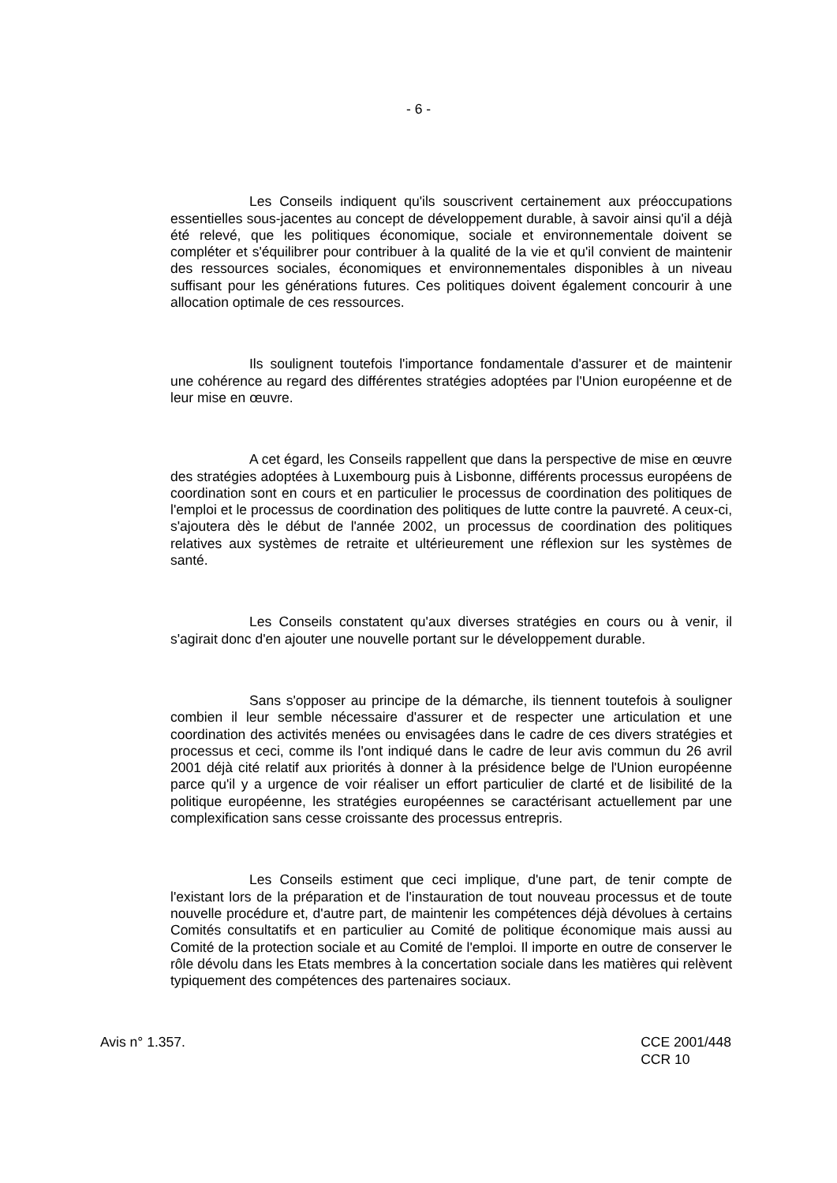- 6 -
Les Conseils indiquent qu'ils souscrivent certainement aux préoccupations essentielles sous-jacentes au concept de développement durable, à savoir ainsi qu'il a déjà été relevé, que les politiques économique, sociale et environnementale doivent se compléter et s'équilibrer pour contribuer à la qualité de la vie et qu'il convient de maintenir des ressources sociales, économiques et environnementales disponibles à un niveau suffisant pour les générations futures. Ces politiques doivent également concourir à une allocation optimale de ces ressources.
Ils soulignent toutefois l'importance fondamentale d'assurer et de maintenir une cohérence au regard des différentes stratégies adoptées par l'Union européenne et de leur mise en œuvre.
A cet égard, les Conseils rappellent que dans la perspective de mise en œuvre des stratégies adoptées à Luxembourg puis à Lisbonne, différents processus européens de coordination sont en cours et en particulier le processus de coordination des politiques de l'emploi et le processus de coordination des politiques de lutte contre la pauvreté. A ceux-ci, s'ajoutera dès le début de l'année 2002, un processus de coordination des politiques relatives aux systèmes de retraite et ultérieurement une réflexion sur les systèmes de santé.
Les Conseils constatent qu'aux diverses stratégies en cours ou à venir, il s'agirait donc d'en ajouter une nouvelle portant sur le développement durable.
Sans s'opposer au principe de la démarche, ils tiennent toutefois à souligner combien il leur semble nécessaire d'assurer et de respecter une articulation et une coordination des activités menées ou envisagées dans le cadre de ces divers stratégies et processus et ceci, comme ils l'ont indiqué dans le cadre de leur avis commun du 26 avril 2001 déjà cité relatif aux priorités à donner à la présidence belge de l'Union européenne parce qu'il y a urgence de voir réaliser un effort particulier de clarté et de lisibilité de la politique européenne, les stratégies européennes se caractérisant actuellement par une complexification sans cesse croissante des processus entrepris.
Les Conseils estiment que ceci implique, d'une part, de tenir compte de l'existant lors de la préparation et de l'instauration de tout nouveau processus et de toute nouvelle procédure et, d'autre part, de maintenir les compétences déjà dévolues à certains Comités consultatifs et en particulier au Comité de politique économique mais aussi au Comité de la protection sociale et au Comité de l'emploi. Il importe en outre de conserver le rôle dévolu dans les Etats membres à la concertation sociale dans les matières qui relèvent typiquement des compétences des partenaires sociaux.
Avis n° 1.357. CCE 2001/448
CCR 10